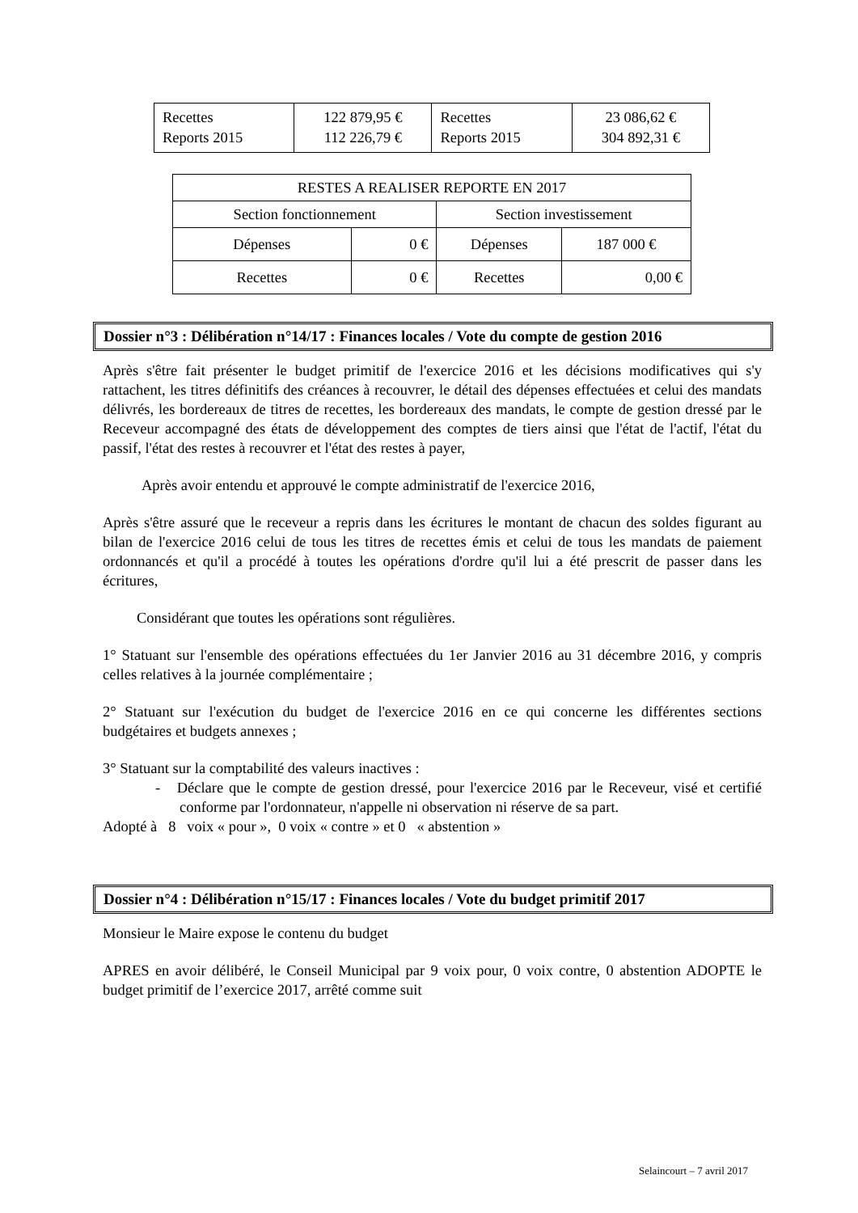| Recettes Reports 2015 | 122 879,95 € 112 226,79 € | Recettes Reports 2015 | 23 086,62 € 304 892,31 € |
| RESTES A REALISER REPORTE EN 2017 | | | |
| Section fonctionnement | | Section investissement | |
| Dépenses | 0 € | Dépenses | 187 000 € |
| Recettes | 0 € | Recettes | 0,00 € |
Dossier n°3 : Délibération n°14/17 : Finances locales / Vote du compte de gestion 2016
Après s'être fait présenter le budget primitif de l'exercice 2016 et les décisions modificatives qui s'y rattachent, les titres définitifs des créances à recouvrer, le détail des dépenses effectuées et celui des mandats délivrés, les bordereaux de titres de recettes, les bordereaux des mandats, le compte de gestion dressé par le Receveur accompagné des états de développement des comptes de tiers ainsi que l'état de l'actif, l'état du passif, l'état des restes à recouvrer et l'état des restes à payer,
Après avoir entendu et approuvé le compte administratif de l'exercice 2016,
Après s'être assuré que le receveur a repris dans les écritures le montant de chacun des soldes figurant au bilan de l'exercice 2016 celui de tous les titres de recettes émis et celui de tous les mandats de paiement ordonnancés et qu'il a procédé à toutes les opérations d'ordre qu'il lui a été prescrit de passer dans les écritures,
Considérant que toutes les opérations sont régulières.
1° Statuant sur l'ensemble des opérations effectuées du 1er Janvier 2016 au 31 décembre 2016, y compris celles relatives à la journée complémentaire ;
2° Statuant sur l'exécution du budget de l'exercice 2016 en ce qui concerne les différentes sections budgétaires et budgets annexes ;
3° Statuant sur la comptabilité des valeurs inactives :
- Déclare que le compte de gestion dressé, pour l'exercice 2016 par le Receveur, visé et certifié conforme par l'ordonnateur, n'appelle ni observation ni réserve de sa part.
Adopté à 8 voix « pour », 0 voix « contre » et 0 « abstention »
Dossier n°4 : Délibération n°15/17 : Finances locales / Vote du budget primitif 2017
Monsieur le Maire expose le contenu du budget
APRES en avoir délibéré, le Conseil Municipal par 9 voix pour, 0 voix contre, 0 abstention ADOPTE le budget primitif de l’exercice 2017, arrêté comme suit
Selaincourt – 7 avril 2017